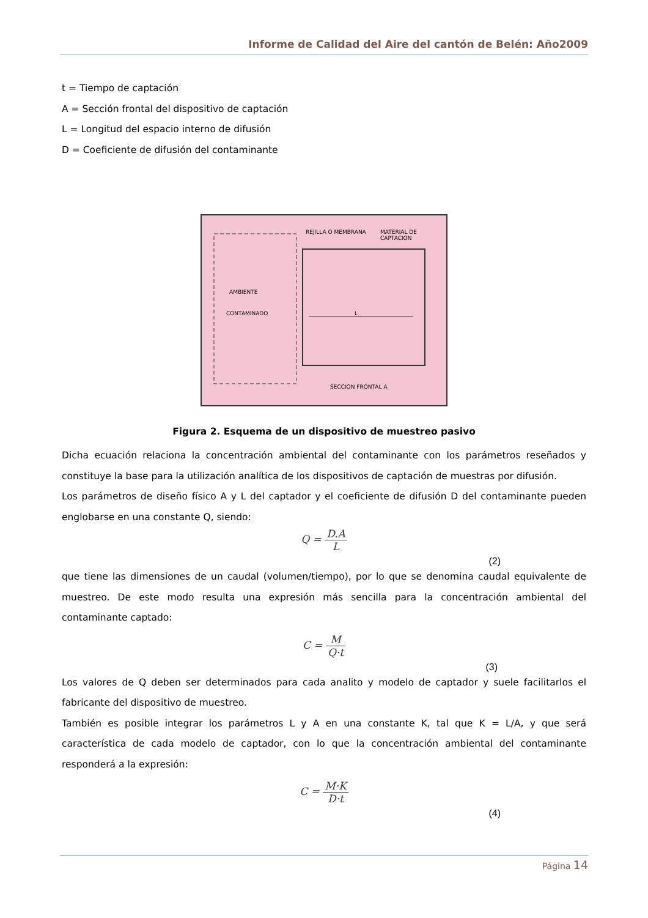Informe de Calidad del Aire del cantón de Belén: Año2009
t = Tiempo de captación
A = Sección frontal del dispositivo de captación
L = Longitud del espacio interno de difusión
D = Coeficiente de difusión del contaminante
REJILLA O MEMBRANA MATERIAL DE CAPTACION
AMBIENTE
CONTAMINADO L
SECCION FRONTAL A
Figura 2. Esquema de un dispositivo de muestreo pasivo
Dicha ecuación relaciona la concentración ambiental del contaminante con los parámetros reseñados y constituye la base para la utilización analítica de los dispositivos de captación de muestras por difusión.
Los parámetros de diseño físico A y L del captador y el coeficiente de difusión D del contaminante pueden englobarse en una constante Q, siendo:
Q = D.A L
(2)
que tiene las dimensiones de un caudal (volumen/tiempo), por lo que se denomina caudal equivalente de muestreo. De este modo resulta una expresión más sencilla para la concentración ambiental del contaminante captado:
C = M Q·t
(3)
Los valores de Q deben ser determinados para cada analito y modelo de captador y suele facilitarlos el fabricante del dispositivo de muestreo.
También es posible integrar los parámetros L y A en una constante K, tal que K = L/A, y que será característica de cada modelo de captador, con lo que la concentración ambiental del contaminante responderá a la expresión:
C = M·K D·t
(4)
Página 14